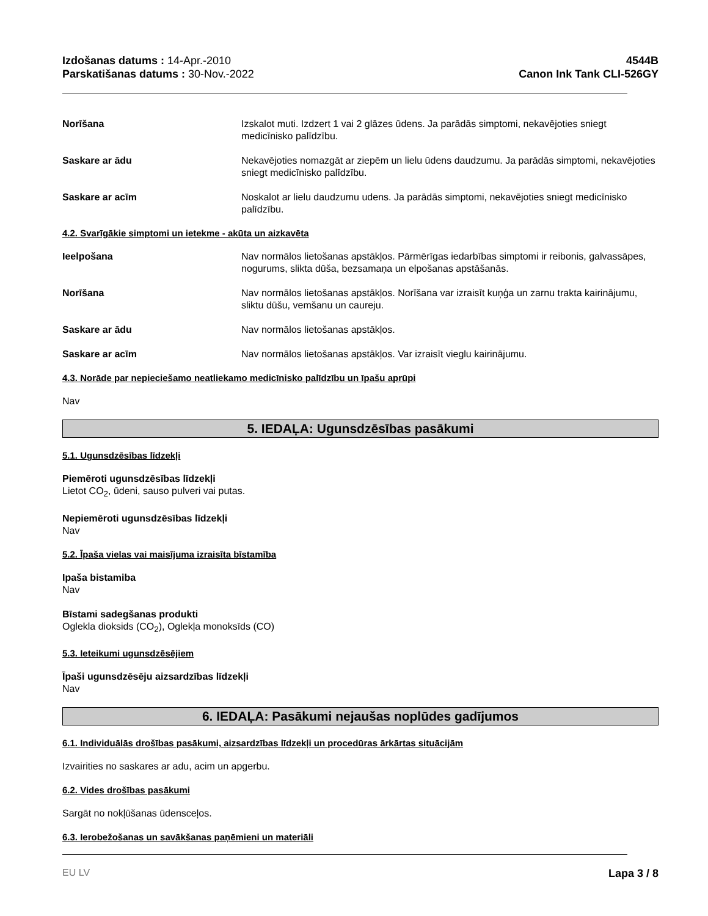Izdošanas datums : 14-Apr.-2010
Parskatišanas datums : 30-Nov.-2022
4544B
Canon Ink Tank CLI-526GY
Norīšana Izskalot muti. Izdzert 1 vai 2 glāzes ūdens. Ja parādās simptomi, nekavējoties sniegt medicīnisko palīdzību.
Saskare ar ādu Nekavējoties nomazgāt ar ziepēm un lielu ūdens daudzumu. Ja parādās simptomi, nekavējoties sniegt medicīnisko palīdzību.
Saskare ar acīm Noskalot ar lielu daudzumu udens. Ja parādās simptomi, nekavējoties sniegt medicīnisko palīdzību.
4.2. Svarīgākie simptomi un ietekme - akūta un aizkavēta
Ieelpošana Nav normālos lietošanas apstākļos. Pārmērīgas iedarbības simptomi ir reibonis, galvassāpes, nogurums, slikta dūša, bezsamaņa un elpošanas apstāšanās.
Norīšana Nav normālos lietošanas apstākļos. Norīšana var izraisīt kuņģa un zarnu trakta kairinājumu, sliktu dūšu, vemšanu un caureju.
Saskare ar ādu Nav normālos lietošanas apstākļos.
Saskare ar acīm Nav normālos lietošanas apstākļos. Var izraisīt vieglu kairinājumu.
4.3. Norāde par nepieciešamo neatliekamo medicīnisko palīdzību un īpašu aprūpi
Nav
5. IEDAĻA: Ugunsdzēsības pasākumi
5.1. Ugunsdzēsības līdzekļi
Piemēroti ugunsdzēsības līdzekļi
Lietot CO<sub>2</sub>, ūdeni, sauso pulveri vai putas.
Nepiemēroti ugunsdzēsības līdzekļi
Nav
5.2. Īpaša vielas vai maisījuma izraisīta bīstamība
Ipaša bistamiba
Nav
Bīstami sadegšanas produkti
Oglekla dioksids (CO<sub>2</sub>), Oglekļa monoksīds (CO)
5.3. Ieteikumi ugunsdzēsējiem
Īpaši ugunsdzēsēju aizsardzības līdzekļi
Nav
6. IEDAĻA: Pasākumi nejaušas noplūdes gadījumos
6.1. Individuālās drošības pasākumi, aizsardzības līdzekļi un procedūras ārkārtas situācijām
Izvairities no saskares ar adu, acim un apgerbu.
6.2. Vides drošības pasākumi
Sargāt no nokļūšanas ūdensceļos.
6.3. Ierobežošanas un savākšanas paņēmieni un materiāli
EU LV Lapa 3 / 8